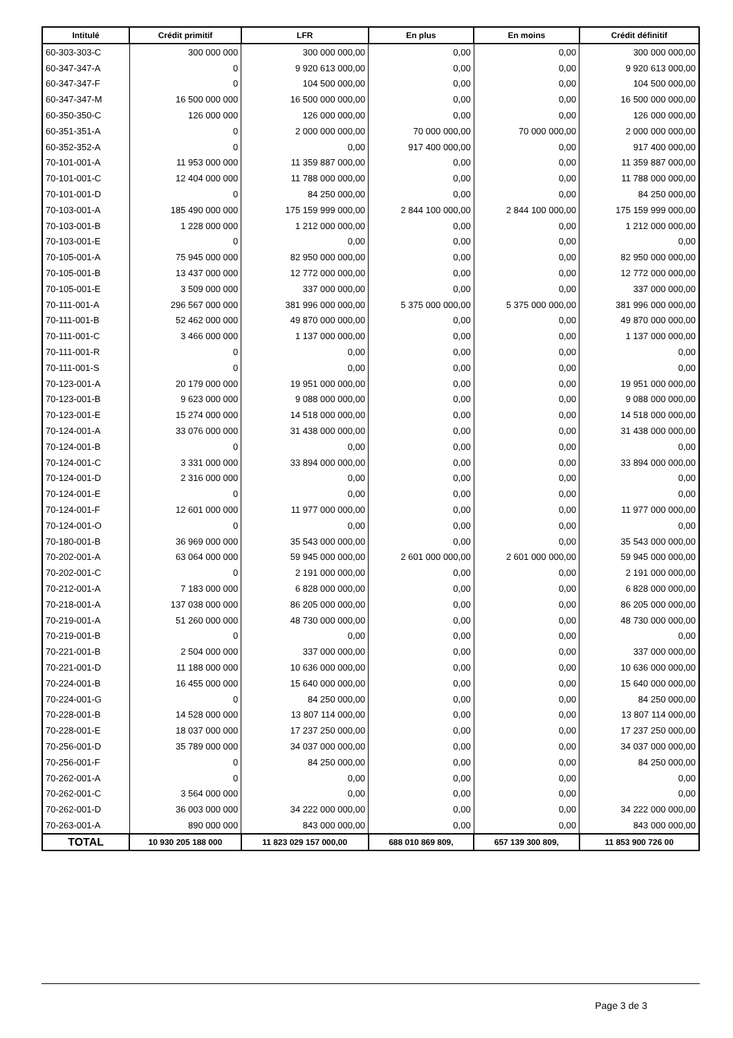| Intitulé | Crédit primitif | LFR | En plus | En moins | Crédit définitif |
| --- | --- | --- | --- | --- | --- |
| 60-303-303-C | 300 000 000 | 300 000 000,00 | 0,00 | 0,00 | 300 000 000,00 |
| 60-347-347-A | 0 | 9 920 613 000,00 | 0,00 | 0,00 | 9 920 613 000,00 |
| 60-347-347-F | 0 | 104 500 000,00 | 0,00 | 0,00 | 104 500 000,00 |
| 60-347-347-M | 16 500 000 000 | 16 500 000 000,00 | 0,00 | 0,00 | 16 500 000 000,00 |
| 60-350-350-C | 126 000 000 | 126 000 000,00 | 0,00 | 0,00 | 126 000 000,00 |
| 60-351-351-A | 0 | 2 000 000 000,00 | 70 000 000,00 | 70 000 000,00 | 2 000 000 000,00 |
| 60-352-352-A | 0 | 0,00 | 917 400 000,00 | 0,00 | 917 400 000,00 |
| 70-101-001-A | 11 953 000 000 | 11 359 887 000,00 | 0,00 | 0,00 | 11 359 887 000,00 |
| 70-101-001-C | 12 404 000 000 | 11 788 000 000,00 | 0,00 | 0,00 | 11 788 000 000,00 |
| 70-101-001-D | 0 | 84 250 000,00 | 0,00 | 0,00 | 84 250 000,00 |
| 70-103-001-A | 185 490 000 000 | 175 159 999 000,00 | 2 844 100 000,00 | 2 844 100 000,00 | 175 159 999 000,00 |
| 70-103-001-B | 1 228 000 000 | 1 212 000 000,00 | 0,00 | 0,00 | 1 212 000 000,00 |
| 70-103-001-E | 0 | 0,00 | 0,00 | 0,00 | 0,00 |
| 70-105-001-A | 75 945 000 000 | 82 950 000 000,00 | 0,00 | 0,00 | 82 950 000 000,00 |
| 70-105-001-B | 13 437 000 000 | 12 772 000 000,00 | 0,00 | 0,00 | 12 772 000 000,00 |
| 70-105-001-E | 3 509 000 000 | 337 000 000,00 | 0,00 | 0,00 | 337 000 000,00 |
| 70-111-001-A | 296 567 000 000 | 381 996 000 000,00 | 5 375 000 000,00 | 5 375 000 000,00 | 381 996 000 000,00 |
| 70-111-001-B | 52 462 000 000 | 49 870 000 000,00 | 0,00 | 0,00 | 49 870 000 000,00 |
| 70-111-001-C | 3 466 000 000 | 1 137 000 000,00 | 0,00 | 0,00 | 1 137 000 000,00 |
| 70-111-001-R | 0 | 0,00 | 0,00 | 0,00 | 0,00 |
| 70-111-001-S | 0 | 0,00 | 0,00 | 0,00 | 0,00 |
| 70-123-001-A | 20 179 000 000 | 19 951 000 000,00 | 0,00 | 0,00 | 19 951 000 000,00 |
| 70-123-001-B | 9 623 000 000 | 9 088 000 000,00 | 0,00 | 0,00 | 9 088 000 000,00 |
| 70-123-001-E | 15 274 000 000 | 14 518 000 000,00 | 0,00 | 0,00 | 14 518 000 000,00 |
| 70-124-001-A | 33 076 000 000 | 31 438 000 000,00 | 0,00 | 0,00 | 31 438 000 000,00 |
| 70-124-001-B | 0 | 0,00 | 0,00 | 0,00 | 0,00 |
| 70-124-001-C | 3 331 000 000 | 33 894 000 000,00 | 0,00 | 0,00 | 33 894 000 000,00 |
| 70-124-001-D | 2 316 000 000 | 0,00 | 0,00 | 0,00 | 0,00 |
| 70-124-001-E | 0 | 0,00 | 0,00 | 0,00 | 0,00 |
| 70-124-001-F | 12 601 000 000 | 11 977 000 000,00 | 0,00 | 0,00 | 11 977 000 000,00 |
| 70-124-001-O | 0 | 0,00 | 0,00 | 0,00 | 0,00 |
| 70-180-001-B | 36 969 000 000 | 35 543 000 000,00 | 0,00 | 0,00 | 35 543 000 000,00 |
| 70-202-001-A | 63 064 000 000 | 59 945 000 000,00 | 2 601 000 000,00 | 2 601 000 000,00 | 59 945 000 000,00 |
| 70-202-001-C | 0 | 2 191 000 000,00 | 0,00 | 0,00 | 2 191 000 000,00 |
| 70-212-001-A | 7 183 000 000 | 6 828 000 000,00 | 0,00 | 0,00 | 6 828 000 000,00 |
| 70-218-001-A | 137 038 000 000 | 86 205 000 000,00 | 0,00 | 0,00 | 86 205 000 000,00 |
| 70-219-001-A | 51 260 000 000 | 48 730 000 000,00 | 0,00 | 0,00 | 48 730 000 000,00 |
| 70-219-001-B | 0 | 0,00 | 0,00 | 0,00 | 0,00 |
| 70-221-001-B | 2 504 000 000 | 337 000 000,00 | 0,00 | 0,00 | 337 000 000,00 |
| 70-221-001-D | 11 188 000 000 | 10 636 000 000,00 | 0,00 | 0,00 | 10 636 000 000,00 |
| 70-224-001-B | 16 455 000 000 | 15 640 000 000,00 | 0,00 | 0,00 | 15 640 000 000,00 |
| 70-224-001-G | 0 | 84 250 000,00 | 0,00 | 0,00 | 84 250 000,00 |
| 70-228-001-B | 14 528 000 000 | 13 807 114 000,00 | 0,00 | 0,00 | 13 807 114 000,00 |
| 70-228-001-E | 18 037 000 000 | 17 237 250 000,00 | 0,00 | 0,00 | 17 237 250 000,00 |
| 70-256-001-D | 35 789 000 000 | 34 037 000 000,00 | 0,00 | 0,00 | 34 037 000 000,00 |
| 70-256-001-F | 0 | 84 250 000,00 | 0,00 | 0,00 | 84 250 000,00 |
| 70-262-001-A | 0 | 0,00 | 0,00 | 0,00 | 0,00 |
| 70-262-001-C | 3 564 000 000 | 0,00 | 0,00 | 0,00 | 0,00 |
| 70-262-001-D | 36 003 000 000 | 34 222 000 000,00 | 0,00 | 0,00 | 34 222 000 000,00 |
| 70-263-001-A | 890 000 000 | 843 000 000,00 | 0,00 | 0,00 | 843 000 000,00 |
| TOTAL | 10 930 205 188 000 | 11 823 029 157 000,00 | 688 010 869 809, | 657 139 300 809, | 11 853 900 726 00 |
Page 3 de 3